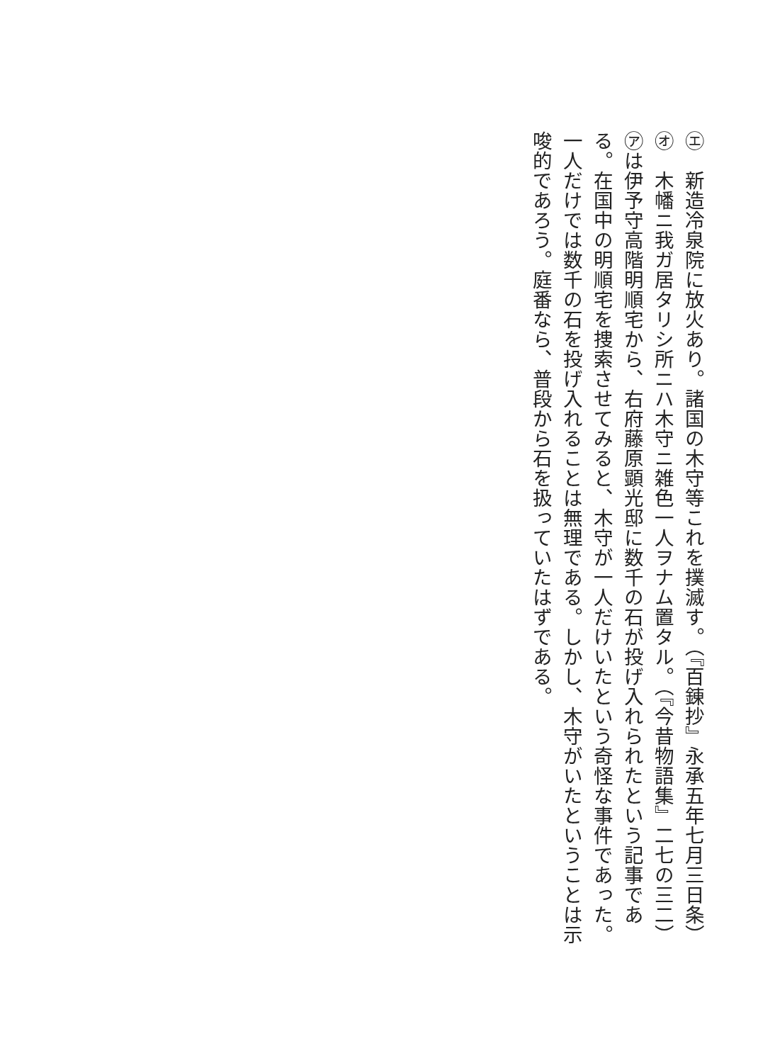㋓　新造冷泉院に放火あり。諸国の木守等これを撲滅す。（『百錬抄』永承五年七月三日条）
㋔　木幡ニ我ガ居タリシ所ニハ木守ニ雑色一人ヲナム置タル。（『今昔物語集』二七の三二）
㋐は伊予守高階明順宅から、右府藤原顕光邸に数千の石が投げ入れられたという記事である。在国中の明順宅を捜索させてみると、木守が一人だけいたという奇怪な事件であった。一人だけでは数千の石を投げ入れることは無理である。しかし、木守がいたということは示唆的であろう。庭番なら、普段から石を扱っていたはずである。